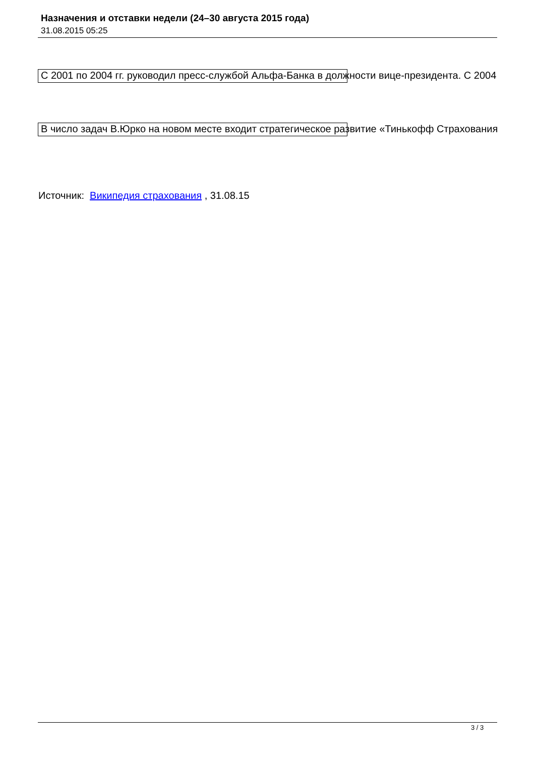Назначения и отставки недели (24–30 августа 2015 года)
31.08.2015 05:25
С 2001 по 2004 гг. руководил пресс-службой Альфа-Банка в должности вице-президента. С 2004
В число задач В.Юрко на новом месте входит стратегическое развитие «Тинькофф Страхования
Источник: Википедия страхования , 31.08.15
3 / 3